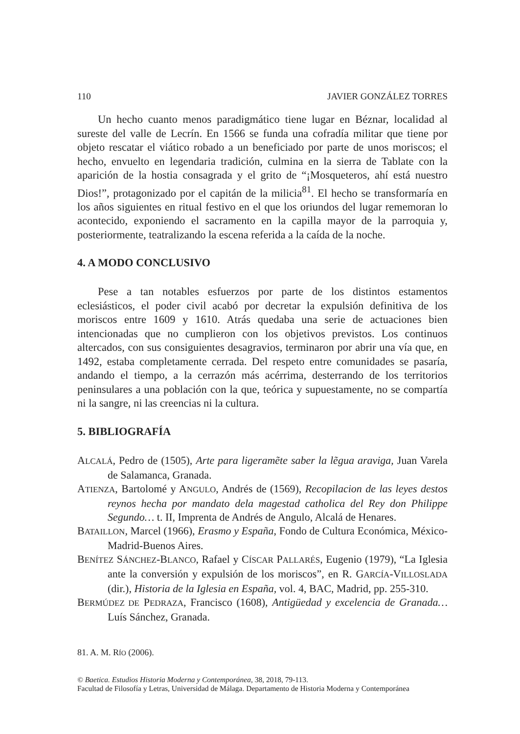110 JAVIER GONZÁLEZ TORRES
Un hecho cuanto menos paradigmático tiene lugar en Béznar, localidad al sureste del valle de Lecrín. En 1566 se funda una cofradía militar que tiene por objeto rescatar el viático robado a un beneficiado por parte de unos moriscos; el hecho, envuelto en legendaria tradición, culmina en la sierra de Tablate con la aparición de la hostia consagrada y el grito de “¡Mosqueteros, ahí está nuestro Dios!”, protagonizado por el capitán de la milicia<sup>81</sup>. El hecho se transformaría en los años siguientes en ritual festivo en el que los oriundos del lugar rememoran lo acontecido, exponiendo el sacramento en la capilla mayor de la parroquia y, posteriormente, teatralizando la escena referida a la caída de la noche.
4. A MODO CONCLUSIVO
Pese a tan notables esfuerzos por parte de los distintos estamentos eclesiásticos, el poder civil acabó por decretar la expulsión definitiva de los moriscos entre 1609 y 1610. Atrás quedaba una serie de actuaciones bien intencionadas que no cumplieron con los objetivos previstos. Los continuos altercados, con sus consiguientes desagravios, terminaron por abrir una vía que, en 1492, estaba completamente cerrada. Del respeto entre comunidades se pasaría, andando el tiempo, a la cerrazón más acérrima, desterrando de los territorios peninsulares a una población con la que, teórica y supuestamente, no se compartía ni la sangre, ni las creencias ni la cultura.
5. BIBLIOGRAFÍA
ALCALÁ, Pedro de (1505), Arte para ligeramẽte saber la lẽgua araviga, Juan Varela de Salamanca, Granada.
ATIENZA, Bartolomé y ANGULO, Andrés de (1569), Recopilacion de las leyes destos reynos hecha por mandato dela magestad catholica del Rey don Philippe Segundo… t. II, Imprenta de Andrés de Angulo, Alcalá de Henares.
BATAILLON, Marcel (1966), Erasmo y España, Fondo de Cultura Económica, México-Madrid-Buenos Aires.
BENÍTEZ SÁNCHEZ-BLANCO, Rafael y CÍSCAR PALLARÉS, Eugenio (1979), “La Iglesia ante la conversión y expulsión de los moriscos”, en R. GARCÍA-VILLOSLADA (dir.), Historia de la Iglesia en España, vol. 4, BAC, Madrid, pp. 255-310.
BERMÚDEZ DE PEDRAZA, Francisco (1608), Antigüedad y excelencia de Granada… Luís Sánchez, Granada.
81. A. M. RÍO (2006).
© Baetica. Estudios Historia Moderna y Contemporánea, 38, 2018, 79-113.
Facultad de Filosofía y Letras, Universidad de Málaga. Departamento de Historia Moderna y Contemporánea